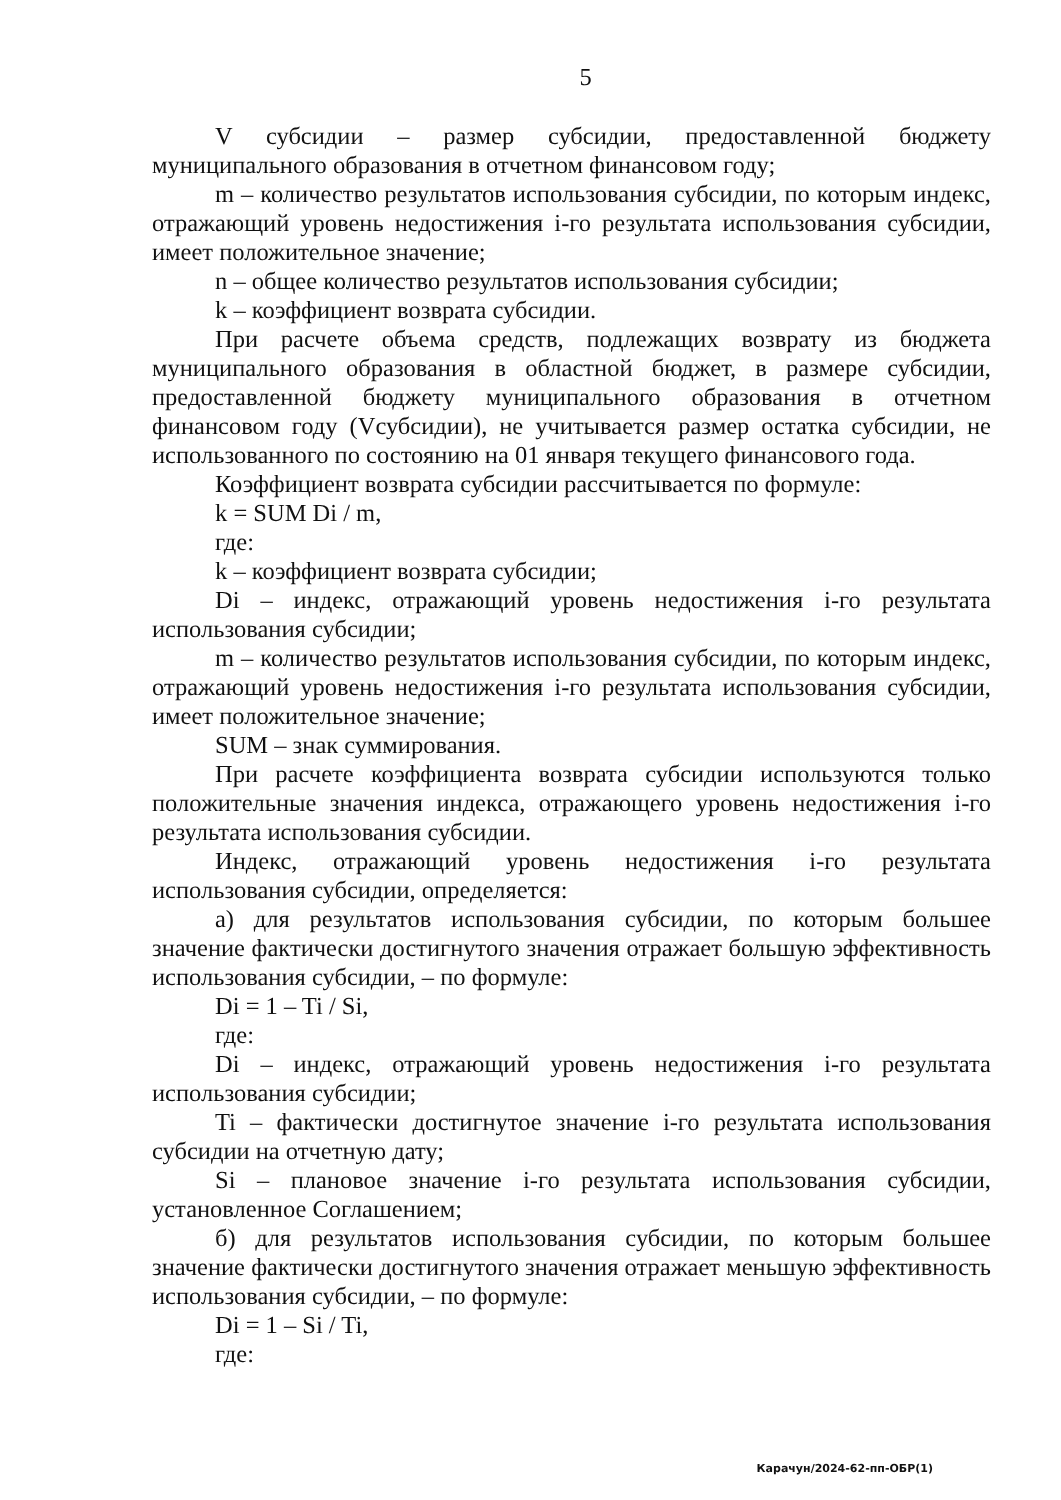5
V субсидии – размер субсидии, предоставленной бюджету муниципального образования в отчетном финансовом году;
m – количество результатов использования субсидии, по которым индекс, отражающий уровень недостижения i-го результата использования субсидии, имеет положительное значение;
n – общее количество результатов использования субсидии;
k – коэффициент возврата субсидии.
При расчете объема средств, подлежащих возврату из бюджета муниципального образования в областной бюджет, в размере субсидии, предоставленной бюджету муниципального образования в отчетном финансовом году (Vсубсидии), не учитывается размер остатка субсидии, не использованного по состоянию на 01 января текущего финансового года.
Коэффициент возврата субсидии рассчитывается по формуле:
k = SUM Di / m,
где:
k – коэффициент возврата субсидии;
Di – индекс, отражающий уровень недостижения i-го результата использования субсидии;
m – количество результатов использования субсидии, по которым индекс, отражающий уровень недостижения i-го результата использования субсидии, имеет положительное значение;
SUM – знак суммирования.
При расчете коэффициента возврата субсидии используются только положительные значения индекса, отражающего уровень недостижения i-го результата использования субсидии.
Индекс, отражающий уровень недостижения i-го результата использования субсидии, определяется:
а) для результатов использования субсидии, по которым большее значение фактически достигнутого значения отражает большую эффективность использования субсидии, – по формуле:
Di = 1 – Ti / Si,
где:
Di – индекс, отражающий уровень недостижения i-го результата использования субсидии;
Ti – фактически достигнутое значение i-го результата использования субсидии на отчетную дату;
Si – плановое значение i-го результата использования субсидии, установленное Соглашением;
б) для результатов использования субсидии, по которым большее значение фактически достигнутого значения отражает меньшую эффективность использования субсидии, – по формуле:
Di = 1 – Si / Ti,
где:
Карачун/2024-62-пп-ОБР(1)